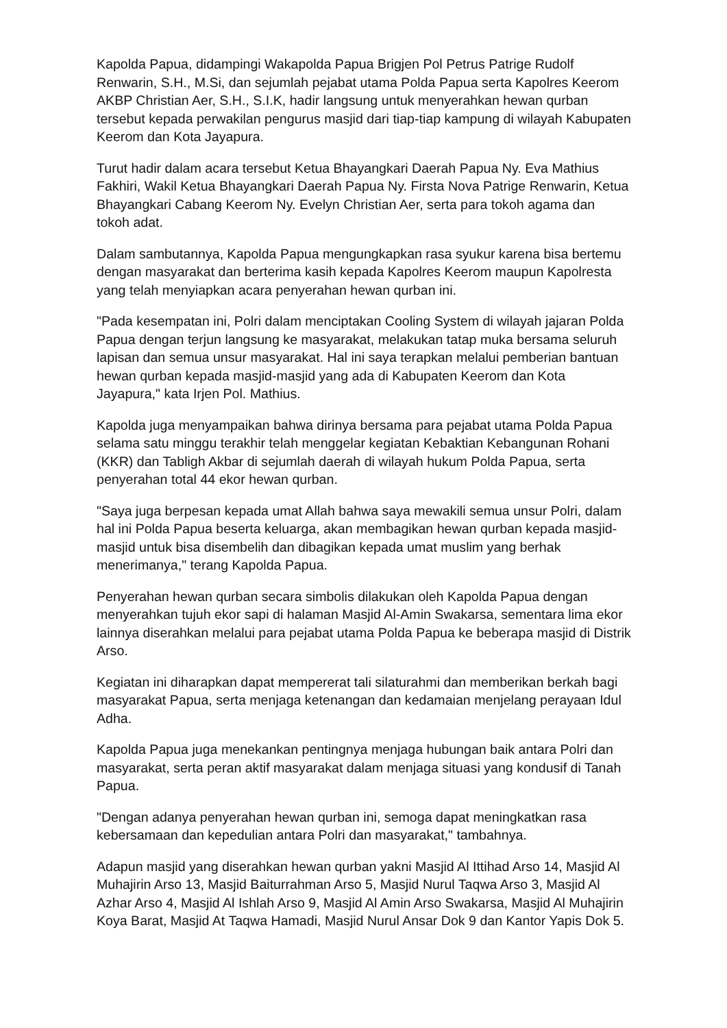Kapolda Papua, didampingi Wakapolda Papua Brigjen Pol Petrus Patrige Rudolf Renwarin, S.H., M.Si, dan sejumlah pejabat utama Polda Papua serta Kapolres Keerom AKBP Christian Aer, S.H., S.I.K, hadir langsung untuk menyerahkan hewan qurban tersebut kepada perwakilan pengurus masjid dari tiap-tiap kampung di wilayah Kabupaten Keerom dan Kota Jayapura.
Turut hadir dalam acara tersebut Ketua Bhayangkari Daerah Papua Ny. Eva Mathius Fakhiri, Wakil Ketua Bhayangkari Daerah Papua Ny. Firsta Nova Patrige Renwarin, Ketua Bhayangkari Cabang Keerom Ny. Evelyn Christian Aer, serta para tokoh agama dan tokoh adat.
Dalam sambutannya, Kapolda Papua mengungkapkan rasa syukur karena bisa bertemu dengan masyarakat dan berterima kasih kepada Kapolres Keerom maupun Kapolresta yang telah menyiapkan acara penyerahan hewan qurban ini.
"Pada kesempatan ini, Polri dalam menciptakan Cooling System di wilayah jajaran Polda Papua dengan terjun langsung ke masyarakat, melakukan tatap muka bersama seluruh lapisan dan semua unsur masyarakat. Hal ini saya terapkan melalui pemberian bantuan hewan qurban kepada masjid-masjid yang ada di Kabupaten Keerom dan Kota Jayapura," kata Irjen Pol. Mathius.
Kapolda juga menyampaikan bahwa dirinya bersama para pejabat utama Polda Papua selama satu minggu terakhir telah menggelar kegiatan Kebaktian Kebangunan Rohani (KKR) dan Tabligh Akbar di sejumlah daerah di wilayah hukum Polda Papua, serta penyerahan total 44 ekor hewan qurban.
"Saya juga berpesan kepada umat Allah bahwa saya mewakili semua unsur Polri, dalam hal ini Polda Papua beserta keluarga, akan membagikan hewan qurban kepada masjid-masjid untuk bisa disembelih dan dibagikan kepada umat muslim yang berhak menerimanya," terang Kapolda Papua.
Penyerahan hewan qurban secara simbolis dilakukan oleh Kapolda Papua dengan menyerahkan tujuh ekor sapi di halaman Masjid Al-Amin Swakarsa, sementara lima ekor lainnya diserahkan melalui para pejabat utama Polda Papua ke beberapa masjid di Distrik Arso.
Kegiatan ini diharapkan dapat mempererat tali silaturahmi dan memberikan berkah bagi masyarakat Papua, serta menjaga ketenangan dan kedamaian menjelang perayaan Idul Adha.
Kapolda Papua juga menekankan pentingnya menjaga hubungan baik antara Polri dan masyarakat, serta peran aktif masyarakat dalam menjaga situasi yang kondusif di Tanah Papua.
"Dengan adanya penyerahan hewan qurban ini, semoga dapat meningkatkan rasa kebersamaan dan kepedulian antara Polri dan masyarakat," tambahnya.
Adapun masjid yang diserahkan hewan qurban yakni Masjid Al Ittihad Arso 14, Masjid Al Muhajirin Arso 13, Masjid Baiturrahman Arso 5, Masjid Nurul Taqwa Arso 3, Masjid Al Azhar Arso 4, Masjid Al Ishlah Arso 9, Masjid Al Amin Arso Swakarsa, Masjid Al Muhajirin Koya Barat, Masjid At Taqwa Hamadi, Masjid Nurul Ansar Dok 9 dan Kantor Yapis Dok 5.